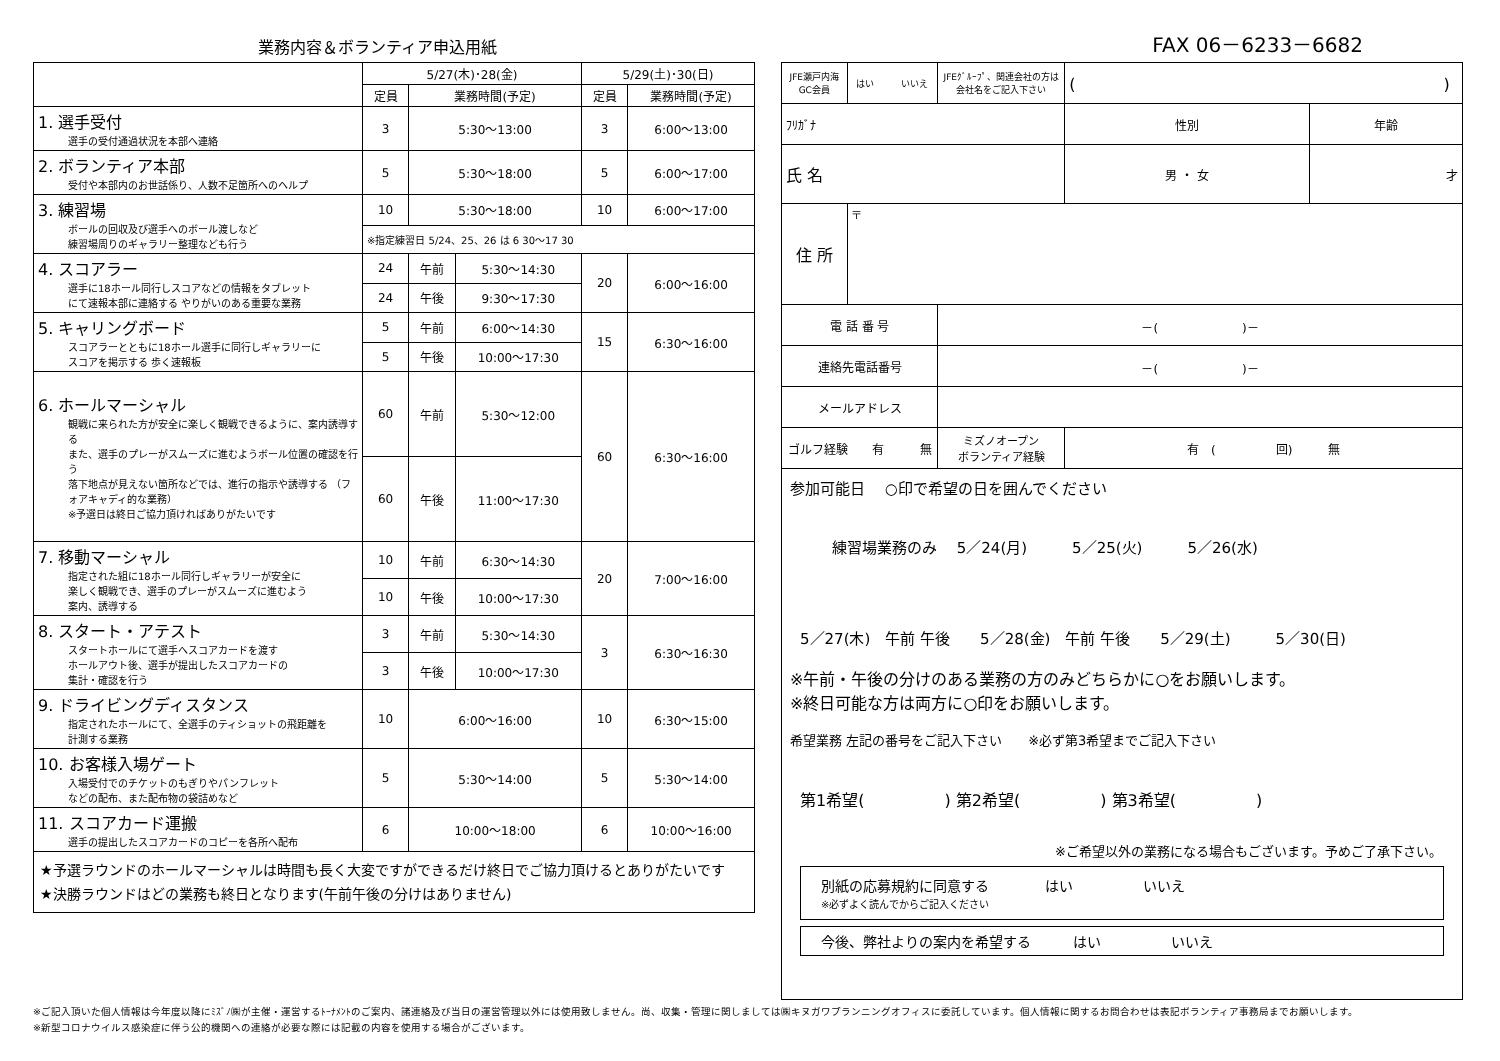業務内容＆ボランティア申込用紙
| | 5/27(木)･28(金) | | | 5/29(土)･30(日) | |
| --- | --- | --- | --- | --- | --- |
| | 定員 | 業務時間(予定) | | 定員 | 業務時間(予定) |
| 1. 選手受付 選手の受付通過状況を本部へ連絡 | 3 | 5:30～13:00 | | 3 | 6:00～13:00 |
| 2. ボランティア本部 受付や本部内のお世話係り、人数不足箇所へのヘルプ | 5 | 5:30～18:00 | | 5 | 6:00～17:00 |
| 3. 練習場 ボールの回収及び選手へのボール渡しなど 練習場周りのギャラリー整理なども行う | 10 | 5:30～18:00 | | 10 | 6:00～17:00 |
| | ※指定練習日 5/24、25、26 は 6 30～17 30 | | | | |
| 4. スコアラー 選手に18ホール同行しスコアなどの情報をタブレット にて速報本部に連絡する やりがいのある重要な業務 | 24 | 午前 | 5:30～14:30 | 20 | 6:00～16:00 |
| | 24 | 午後 | 9:30～17:30 | | |
| 5. キャリングボード スコアラーとともに18ホール選手に同行しギャラリーに スコアを掲示する 歩く速報板 | 5 | 午前 | 6:00～14:30 | 15 | 6:30～16:00 |
| | 5 | 午後 | 10:00～17:30 | | |
| 6. ホールマーシャル 観戦に来られた方が安全に楽しく観戦できるように、案内誘導する また、選手のプレーがスムーズに進むようボール位置の確認を行う 落下地点が見えない箇所などでは、進行の指示や誘導する （フォアキャディ的な業務） ※予選日は終日ご協力頂ければありがたいです | 60 | 午前 | 5:30～12:00 | 60 | 6:30～16:00 |
| | 60 | 午後 | 11:00～17:30 | | |
| 7. 移動マーシャル 指定された組に18ホール同行しギャラリーが安全に 楽しく観戦でき、選手のプレーがスムーズに進むよう 案内、誘導する | 10 | 午前 | 6:30～14:30 | 20 | 7:00～16:00 |
| | 10 | 午後 | 10:00～17:30 | | |
| 8. スタート・アテスト スタートホールにて選手へスコアカードを渡す ホールアウト後、選手が提出したスコアカードの 集計・確認を行う | 3 | 午前 | 5:30～14:30 | 3 | 6:30～16:30 |
| | 3 | 午後 | 10:00～17:30 | | |
| 9. ドライビングディスタンス 指定されたホールにて、全選手のティショットの飛距離を 計測する業務 | 10 | 6:00～16:00 | | 10 | 6:30～15:00 |
| 10. お客様入場ゲート 入場受付でのチケットのもぎりやパンフレット などの配布、また配布物の袋詰めなど | 5 | 5:30～14:00 | | 5 | 5:30～14:00 |
| 11. スコアカード運搬 選手の提出したスコアカードのコピーを各所へ配布 | 6 | 10:00～18:00 | | 6 | 10:00～16:00 |
★予選ラウンドのホールマーシャルは時間も長く大変ですができるだけ終日でご協力頂けるとありがたいです
★決勝ラウンドはどの業務も終日となります(午前午後の分けはありません)
FAX 06－6233－6682
| JFE瀬戸内海 GC会員 | はい いいえ | JFEｸﾞﾙｰﾌﾟ、関連会社の方は 会社名をご記入下さい | ( ) | | |
| ﾌﾘｶﾞﾅ | | | | 性別 | 年齢 |
| 氏 名 | | | | 男 ・ 女 | 才 |
| 住 所 | 〒 | | | | |
| 電 話 番 号 | | －( )－ | | | |
| 連絡先電話番号 | | －( )－ | | | |
| メールアドレス | | | | | |
| ゴルフ経験 有 無 | | ミズノオープン ボランティア経験 | 有 ( 回) 無 | | |
参加可能日　 ○印で希望の日を囲んでください
練習場業務のみ　 5／24(月)　　　5／25(火)　　　5／26(水)
5／27(木)　午前 午後　　5／28(金)　午前 午後　　5／29(土)　　　5／30(日)
※午前・午後の分けのある業務の方のみどちらかに○をお願いします。
※終日可能な方は両方に○印をお願いします。
希望業務 左記の番号をご記入下さい　　※必ず第3希望までご記入下さい
第1希望(　　　　　) 第2希望(　　　　　) 第3希望(　　　　　)
※ご希望以外の業務になる場合もございます。予めご了承下さい。
別紙の応募規約に同意する　　　　はい　　　　　いいえ
※必ずよく読んでからご記入ください
今後、弊社よりの案内を希望する　　　はい　　　　　いいえ
※ご記入頂いた個人情報は今年度以降にﾐｽﾞﾉ㈱が主催・運営するﾄｰﾅﾒﾝﾄのご案内、諸連絡及び当日の運営管理以外には使用致しません。尚、収集・管理に関しましては㈱キヌガワプランニングオフィスに委託しています。個人情報に関するお問合わせは表記ボランティア事務局までお願いします。
※新型コロナウイルス感染症に伴う公的機関への連絡が必要な際には記載の内容を使用する場合がございます。